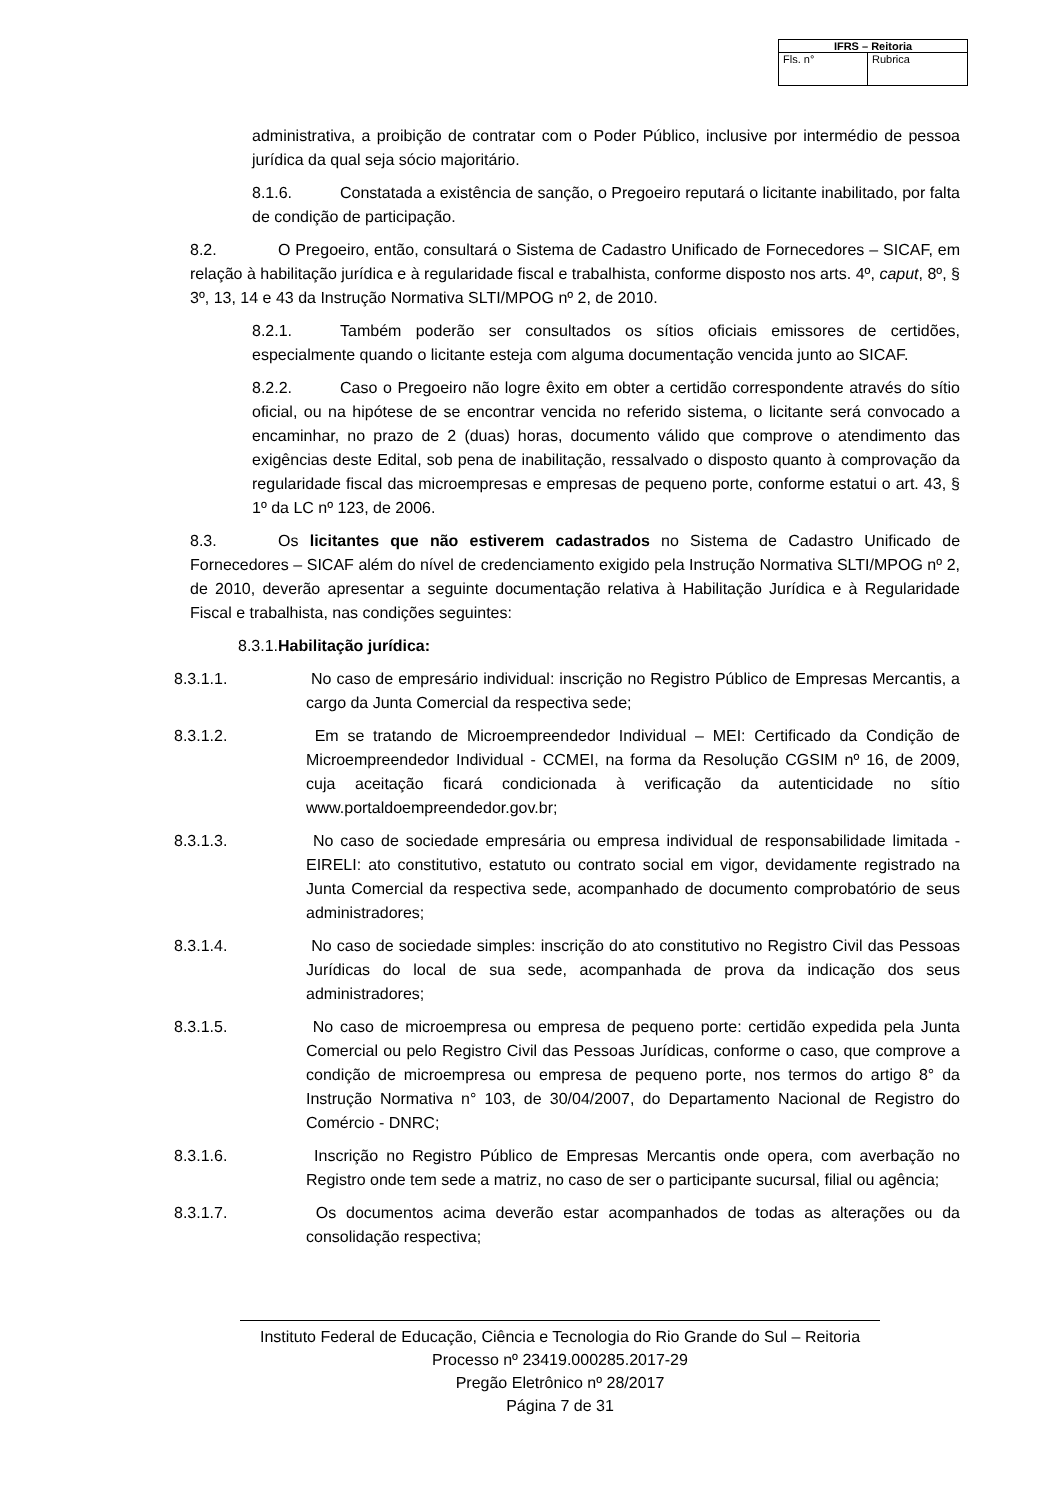| IFRS – Reitoria | |
| --- | --- |
| Fls. n° | Rubrica |
administrativa, a proibição de contratar com o Poder Público, inclusive por intermédio de pessoa jurídica da qual seja sócio majoritário.
8.1.6. Constatada a existência de sanção, o Pregoeiro reputará o licitante inabilitado, por falta de condição de participação.
8.2. O Pregoeiro, então, consultará o Sistema de Cadastro Unificado de Fornecedores – SICAF, em relação à habilitação jurídica e à regularidade fiscal e trabalhista, conforme disposto nos arts. 4º, caput, 8º, § 3º, 13, 14 e 43 da Instrução Normativa SLTI/MPOG nº 2, de 2010.
8.2.1. Também poderão ser consultados os sítios oficiais emissores de certidões, especialmente quando o licitante esteja com alguma documentação vencida junto ao SICAF.
8.2.2. Caso o Pregoeiro não logre êxito em obter a certidão correspondente através do sítio oficial, ou na hipótese de se encontrar vencida no referido sistema, o licitante será convocado a encaminhar, no prazo de 2 (duas) horas, documento válido que comprove o atendimento das exigências deste Edital, sob pena de inabilitação, ressalvado o disposto quanto à comprovação da regularidade fiscal das microempresas e empresas de pequeno porte, conforme estatui o art. 43, § 1º da LC nº 123, de 2006.
8.3. Os licitantes que não estiverem cadastrados no Sistema de Cadastro Unificado de Fornecedores – SICAF além do nível de credenciamento exigido pela Instrução Normativa SLTI/MPOG nº 2, de 2010, deverão apresentar a seguinte documentação relativa à Habilitação Jurídica e à Regularidade Fiscal e trabalhista, nas condições seguintes:
8.3.1.Habilitação jurídica:
8.3.1.1. No caso de empresário individual: inscrição no Registro Público de Empresas Mercantis, a cargo da Junta Comercial da respectiva sede;
8.3.1.2. Em se tratando de Microempreendedor Individual – MEI: Certificado da Condição de Microempreendedor Individual - CCMEI, na forma da Resolução CGSIM nº 16, de 2009, cuja aceitação ficará condicionada à verificação da autenticidade no sítio www.portaldoempreendedor.gov.br;
8.3.1.3. No caso de sociedade empresária ou empresa individual de responsabilidade limitada - EIRELI: ato constitutivo, estatuto ou contrato social em vigor, devidamente registrado na Junta Comercial da respectiva sede, acompanhado de documento comprobatório de seus administradores;
8.3.1.4. No caso de sociedade simples: inscrição do ato constitutivo no Registro Civil das Pessoas Jurídicas do local de sua sede, acompanhada de prova da indicação dos seus administradores;
8.3.1.5. No caso de microempresa ou empresa de pequeno porte: certidão expedida pela Junta Comercial ou pelo Registro Civil das Pessoas Jurídicas, conforme o caso, que comprove a condição de microempresa ou empresa de pequeno porte, nos termos do artigo 8° da Instrução Normativa n° 103, de 30/04/2007, do Departamento Nacional de Registro do Comércio - DNRC;
8.3.1.6. Inscrição no Registro Público de Empresas Mercantis onde opera, com averbação no Registro onde tem sede a matriz, no caso de ser o participante sucursal, filial ou agência;
8.3.1.7. Os documentos acima deverão estar acompanhados de todas as alterações ou da consolidação respectiva;
Instituto Federal de Educação, Ciência e Tecnologia do Rio Grande do Sul – Reitoria
Processo nº 23419.000285.2017-29
Pregão Eletrônico nº 28/2017
Página 7 de 31